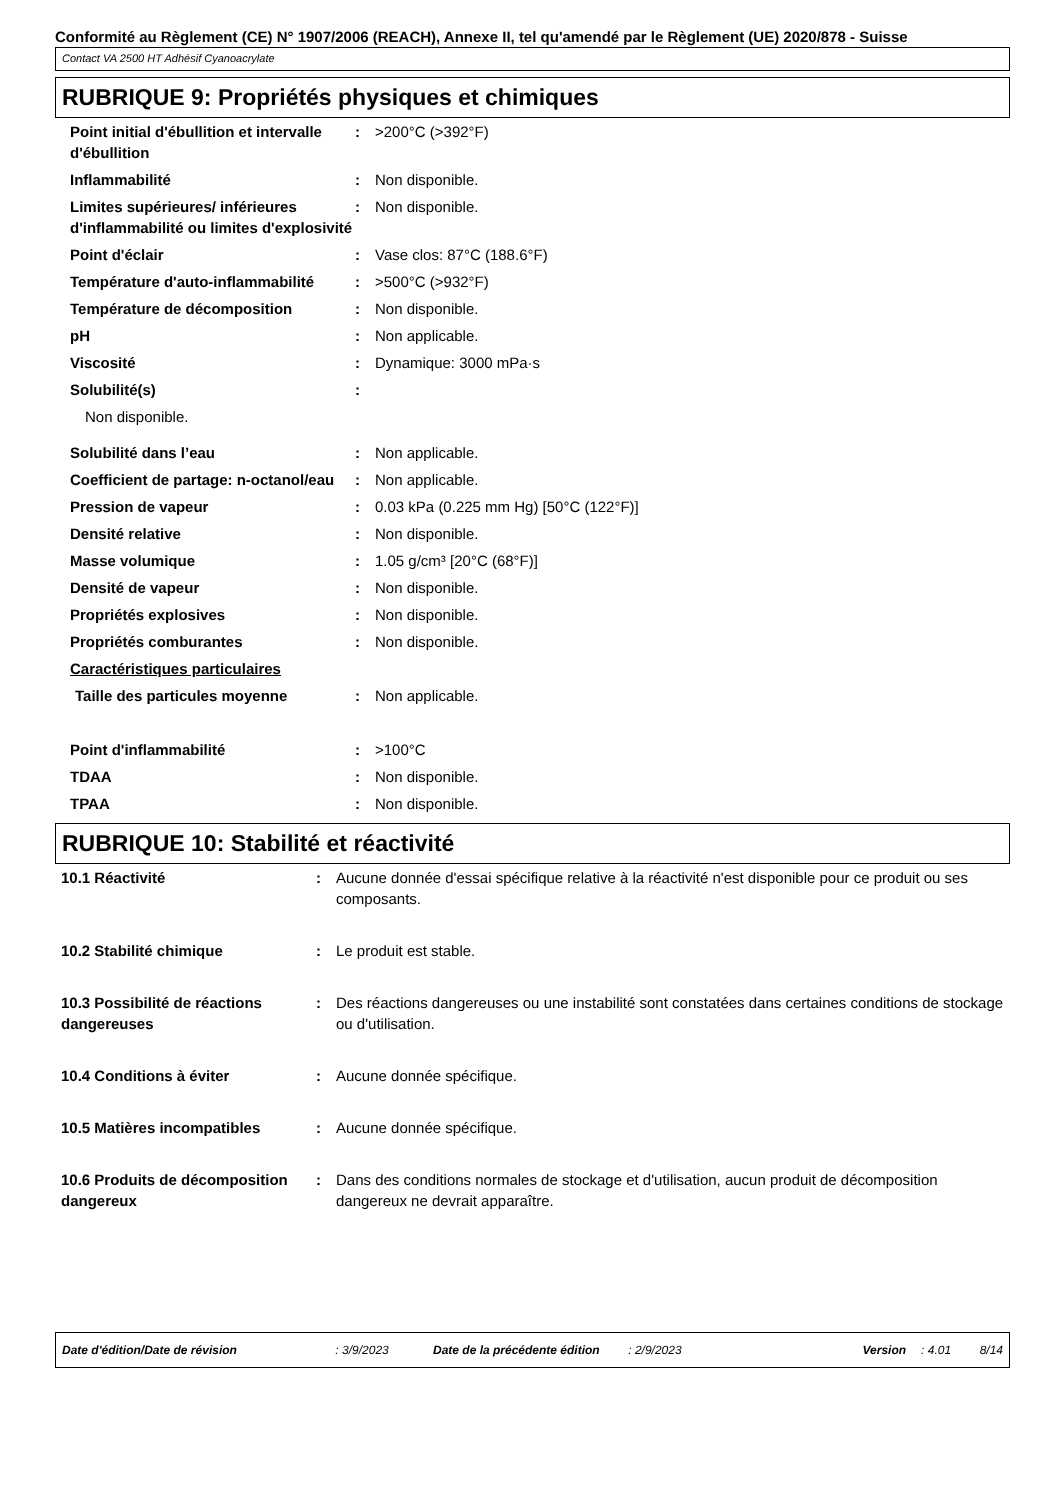Conformité au Règlement (CE) N° 1907/2006 (REACH), Annexe II, tel qu'amendé par le Règlement (UE) 2020/878 - Suisse
Contact VA 2500 HT Adhésif Cyanoacrylate
RUBRIQUE 9: Propriétés physiques et chimiques
| Point initial d'ébullition et intervalle d'ébullition | : | >200°C (>392°F) |
| Inflammabilité | : | Non disponible. |
| Limites supérieures/ inférieures d'inflammabilité ou limites d'explosivité | : | Non disponible. |
| Point d'éclair | : | Vase clos: 87°C (188.6°F) |
| Température d'auto-inflammabilité | : | >500°C (>932°F) |
| Température de décomposition | : | Non disponible. |
| pH | : | Non applicable. |
| Viscosité | : | Dynamique: 3000 mPa·s |
| Solubilité(s) | : | |
| Non disponible. | | |
| Solubilité dans l’eau | : | Non applicable. |
| Coefficient de partage: n-octanol/eau | : | Non applicable. |
| Pression de vapeur | : | 0.03 kPa (0.225 mm Hg) [50°C (122°F)] |
| Densité relative | : | Non disponible. |
| Masse volumique | : | 1.05 g/cm³ [20°C (68°F)] |
| Densité de vapeur | : | Non disponible. |
| Propriétés explosives | : | Non disponible. |
| Propriétés comburantes | : | Non disponible. |
| Caractéristiques particulaires | | |
| Taille des particules moyenne | : | Non applicable. |
| Point d'inflammabilité | : | >100°C |
| TDAA | : | Non disponible. |
| TPAA | : | Non disponible. |
RUBRIQUE 10: Stabilité et réactivité
| 10.1 Réactivité | : | Aucune donnée d'essai spécifique relative à la réactivité n'est disponible pour ce produit ou ses composants. |
| 10.2 Stabilité chimique | : | Le produit est stable. |
| 10.3 Possibilité de réactions dangereuses | : | Des réactions dangereuses ou une instabilité sont constatées dans certaines conditions de stockage ou d'utilisation. |
| 10.4 Conditions à éviter | : | Aucune donnée spécifique. |
| 10.5 Matières incompatibles | : | Aucune donnée spécifique. |
| 10.6 Produits de décomposition dangereux | : | Dans des conditions normales de stockage et d'utilisation, aucun produit de décomposition dangereux ne devrait apparaître. |
Date d'édition/Date de révision : 3/9/2023 Date de la précédente édition : 2/9/2023 Version : 4.01 8/14